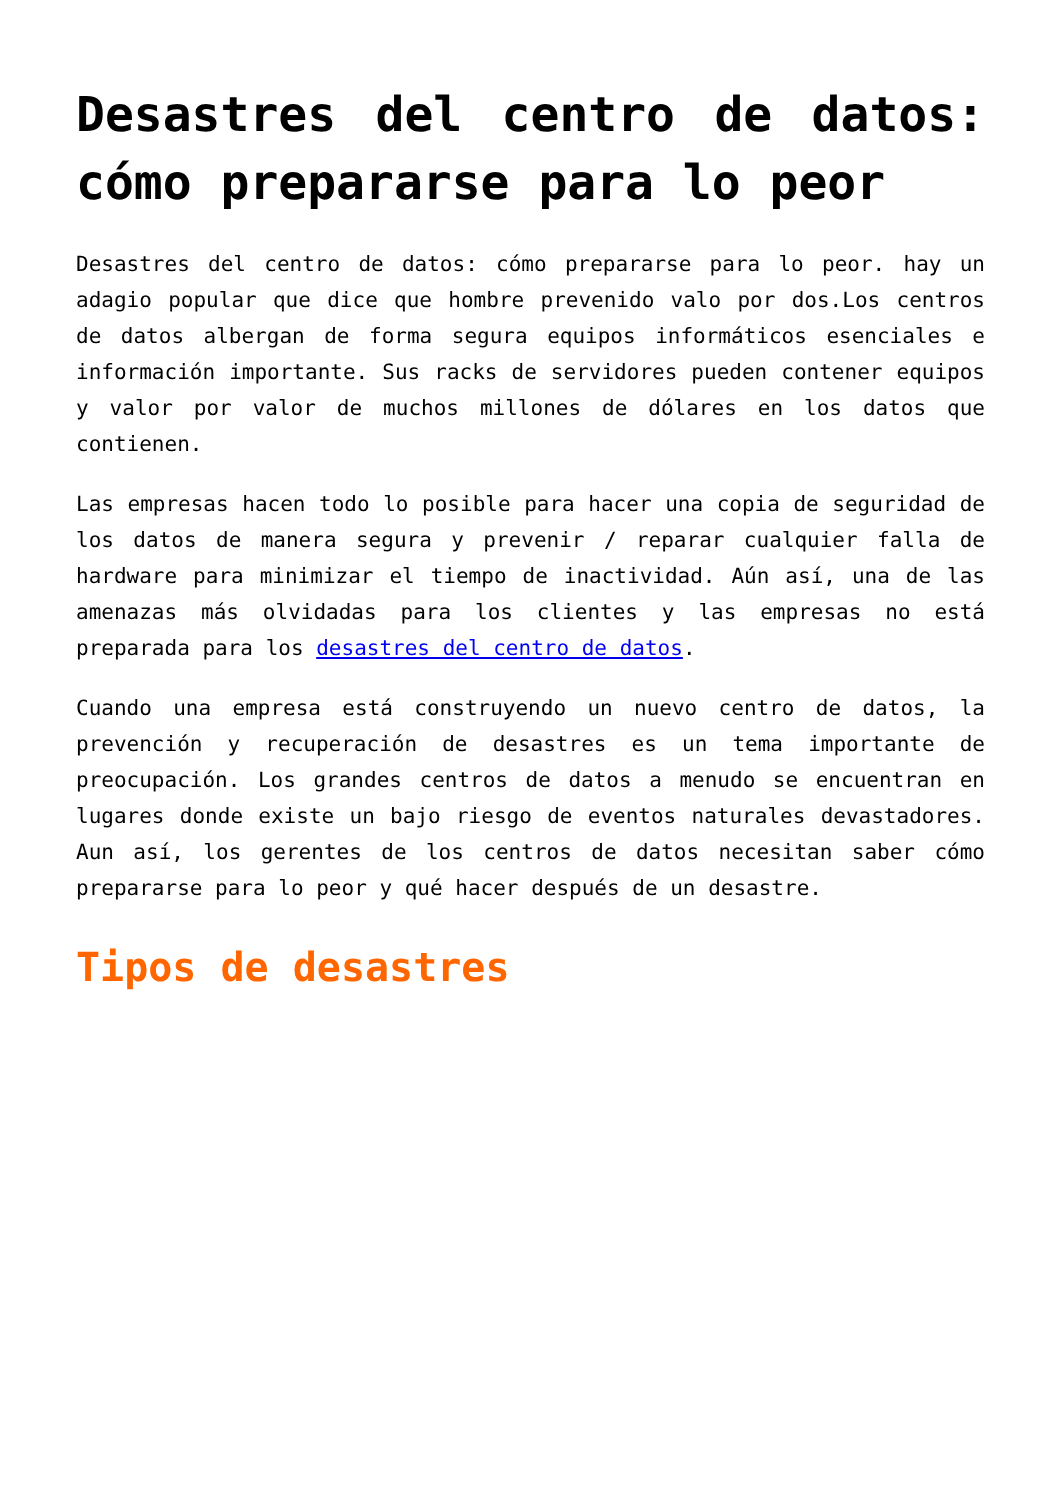Desastres del centro de datos: cómo prepararse para lo peor
Desastres del centro de datos: cómo prepararse para lo peor. hay un adagio popular que dice que hombre prevenido valo por dos.Los centros de datos albergan de forma segura equipos informáticos esenciales e información importante. Sus racks de servidores pueden contener equipos y valor por valor de muchos millones de dólares en los datos que contienen.
Las empresas hacen todo lo posible para hacer una copia de seguridad de los datos de manera segura y prevenir / reparar cualquier falla de hardware para minimizar el tiempo de inactividad. Aún así, una de las amenazas más olvidadas para los clientes y las empresas no está preparada para los desastres del centro de datos.
Cuando una empresa está construyendo un nuevo centro de datos, la prevención y recuperación de desastres es un tema importante de preocupación. Los grandes centros de datos a menudo se encuentran en lugares donde existe un bajo riesgo de eventos naturales devastadores. Aun así, los gerentes de los centros de datos necesitan saber cómo prepararse para lo peor y qué hacer después de un desastre.
Tipos de desastres